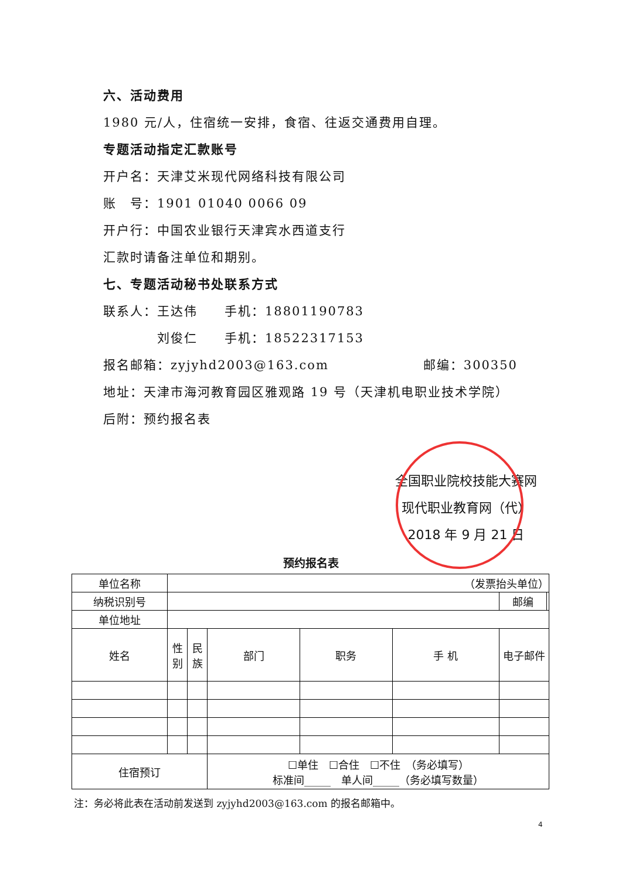六、活动费用
1980 元/人，住宿统一安排，食宿、往返交通费用自理。
专题活动指定汇款账号
开户名：天津艾米现代网络科技有限公司
账　号：1901 01040 0066 09
开户行：中国农业银行天津宾水西道支行
汇款时请备注单位和期别。
七、专题活动秘书处联系方式
联系人：王达伟　　手机：18801190783
　　　　刘俊仁　　手机：18522317153
报名邮箱：zyjyhd2003@163.com　　　　　　　邮编：300350
地址：天津市海河教育园区雅观路 19 号（天津机电职业技术学院）
后附：预约报名表
全国职业院校技能大赛网
现代职业教育网（代）
2018 年 9 月 21 日
预约报名表
| 单位名称 | （发票抬头单位） | | | | | | |
| 纳税识别号 | | | | | | 邮编 | |
| 单位地址 | | | | | | | |
| 姓名 | 性 别 | 民 族 | 部门 | 职务 | 手 机 | 电子邮件 | |
| 住宿预订 | | | ☐单住 ☐合住 ☐不住 （务必填写） 标准间_____ 单人间_____（务必填写数量） | | | | |
注：务必将此表在活动前发送到 zyjyhd2003@163.com 的报名邮箱中。
4